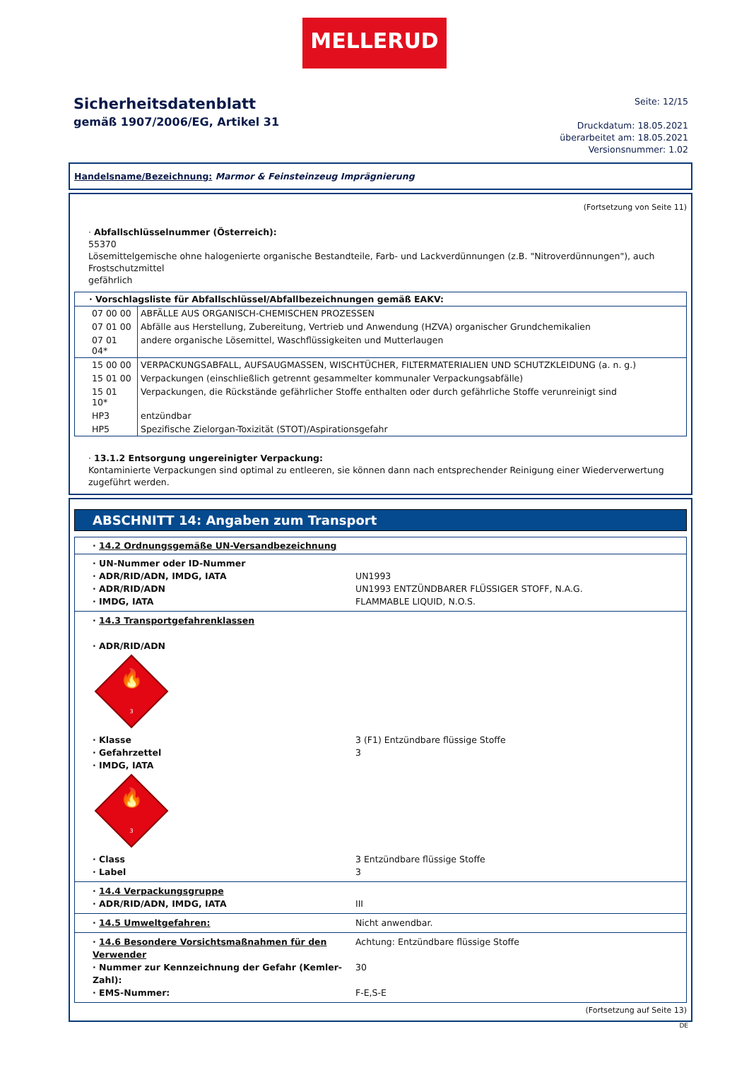MELLERUD
Sicherheitsdatenblatt
gemäß 1907/2006/EG, Artikel 31
Seite: 12/15
Druckdatum: 18.05.2021
überarbeitet am: 18.05.2021
Versionsnummer: 1.02
Handelsname/Bezeichnung: Marmor & Feinsteinzeug Imprägnierung
(Fortsetzung von Seite 11)
· Abfallschlüsselnummer (Österreich):
55370
Lösemittelgemische ohne halogenierte organische Bestandteile, Farb- und Lackverdünnungen (z.B. "Nitroverdünnungen"), auch Frostschutzmittel
gefährlich
· Vorschlagsliste für Abfallschlüssel/Abfallbezeichnungen gemäß EAKV:
| 07 00 00 | ABFÄLLE AUS ORGANISCH-CHEMISCHEN PROZESSEN |
| 07 01 00 | Abfälle aus Herstellung, Zubereitung, Vertrieb und Anwendung (HZVA) organischer Grundchemikalien |
| 07 01 04* | andere organische Lösemittel, Waschflüssigkeiten und Mutterlaugen |
| 15 00 00 | VERPACKUNGSABFALL, AUFSAUGMASSEN, WISCHTÜCHER, FILTERMATERIALIEN UND SCHUTZKLEIDUNG (a. n. g.) |
| 15 01 00 | Verpackungen (einschließlich getrennt gesammelter kommunaler Verpackungsabfälle) |
| 15 01 10* | Verpackungen, die Rückstände gefährlicher Stoffe enthalten oder durch gefährliche Stoffe verunreinigt sind |
| HP3 | entzündbar |
| HP5 | Spezifische Zielorgan-Toxizität (STOT)/Aspirationsgefahr |
· 13.1.2 Entsorgung ungereinigter Verpackung:
Kontaminierte Verpackungen sind optimal zu entleeren, sie können dann nach entsprechender Reinigung einer Wiederverwertung zugeführt werden.
ABSCHNITT 14: Angaben zum Transport
· 14.2 Ordnungsgemäße UN-Versandbezeichnung
· UN-Nummer oder ID-Nummer
· ADR/RID/ADN, IMDG, IATA UN1993
· ADR/RID/ADN UN1993 ENTZÜNDBARER FLÜSSIGER STOFF, N.A.G.
· IMDG, IATA FLAMMABLE LIQUID, N.O.S.
· 14.3 Transportgefahrenklassen
· ADR/RID/ADN
🔥
3
· Klasse 3 (F1) Entzündbare flüssige Stoffe
· Gefahrzettel 3
· IMDG, IATA
🔥
3
· Class 3 Entzündbare flüssige Stoffe
· Label 3
· 14.4 Verpackungsgruppe
· ADR/RID/ADN, IMDG, IATA III
· 14.5 Umweltgefahren: Nicht anwendbar.
· 14.6 Besondere Vorsichtsmaßnahmen für den Verwender Achtung: Entzündbare flüssige Stoffe
· Nummer zur Kennzeichnung der Gefahr (Kemler-Zahl): 30
· EMS-Nummer: F-E,S-E
(Fortsetzung auf Seite 13)
DE